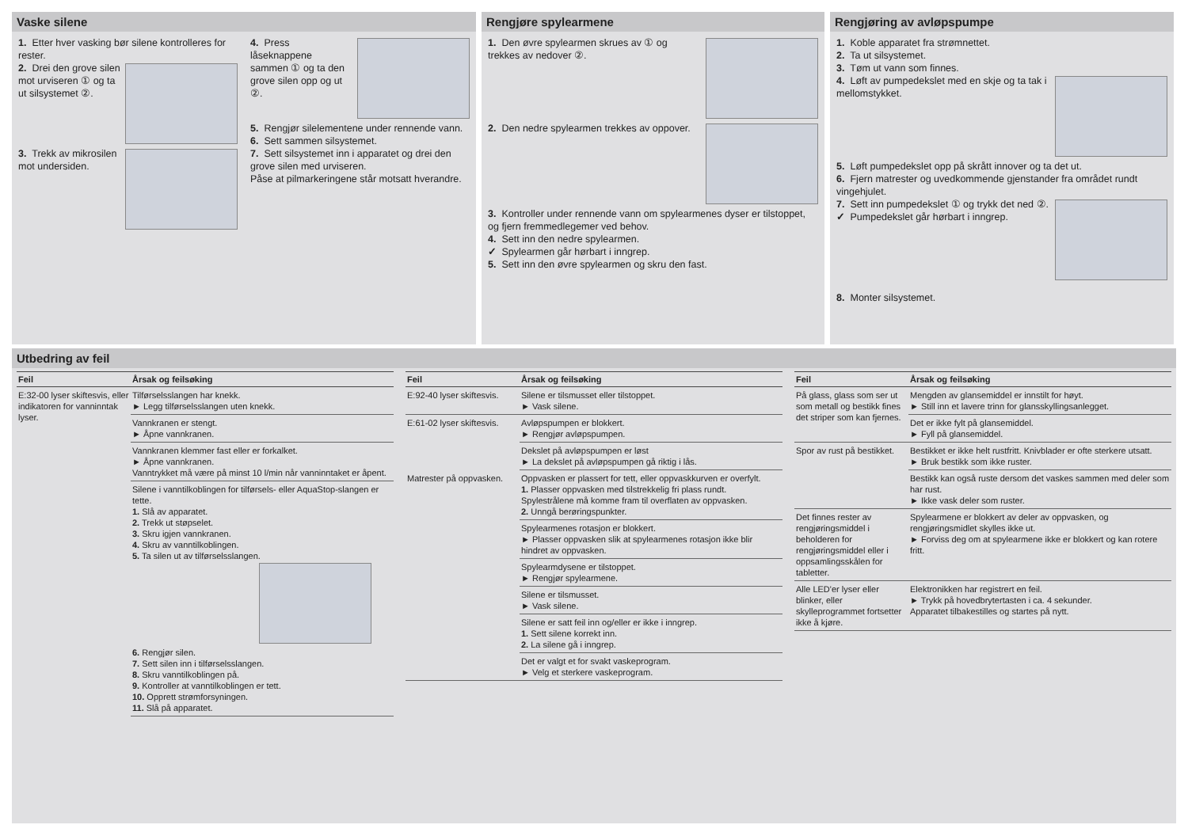Vaske silene
1. Etter hver vasking bør silene kontrolleres for rester.
2. Drei den grove silen mot urviseren ① og ta ut silsystemet ②.
3. Trekk av mikrosilen mot undersiden.
4. Press låseknappene sammen ① og ta den grove silen opp og ut ②.
5. Rengjør silelementene under rennende vann.
6. Sett sammen silsystemet.
7. Sett silsystemet inn i apparatet og drei den grove silen med urviseren.
Påse at pilmarkeringene står motsatt hverandre.
Rengjøre spylearmene
1. Den øvre spylearmen skrues av ① og trekkes av nedover ②.
2. Den nedre spylearmen trekkes av oppover.
3. Kontroller under rennende vann om spylearmenes dyser er tilstoppet, og fjern fremmedlegemer ved behov.
4. Sett inn den nedre spylearmen.
✓ Spylearmen går hørbart i inngrep.
5. Sett inn den øvre spylearmen og skru den fast.
Rengjøring av avløpspumpe
1. Koble apparatet fra strømnettet.
2. Ta ut silsystemet.
3. Tøm ut vann som finnes.
4. Løft av pumpedekslet med en skje og ta tak i mellomstykket.
5. Løft pumpedekslet opp på skrått innover og ta det ut.
6. Fjern matrester og uvedkommende gjenstander fra området rundt vingehjulet.
7. Sett inn pumpedekslet ① og trykk det ned ②.
✓ Pumpedekslet går hørbart i inngrep.
8. Monter silsystemet.
Utbedring av feil
| Feil | Årsak og feilsøking |
| --- | --- |
| E:32-00 lyser skiftesvis, eller indikatoren for vanninntak lyser. | Tilførselsslangen har knekk. ► Legg tilførselsslangen uten knekk. |
| | Vannkranen er stengt. ► Åpne vannkranen. |
| | Vannkranen klemmer fast eller er forkalket. ► Åpne vannkranen. Vanntrykket må være på minst 10 l/min når vanninntaket er åpent. |
| | Silene i vanntilkoblingen for tilførsels- eller AquaStop-slangen er tette. 1. Slå av apparatet. 2. Trekk ut støpselet. 3. Skru igjen vannkranen. 4. Skru av vanntilkoblingen. 5. Ta silen ut av tilførselsslangen. 6. Rengjør silen. 7. Sett silen inn i tilførselsslangen. 8. Skru vanntilkoblingen på. 9. Kontroller at vanntilkoblingen er tett. 10. Opprett strømforsyningen. 11. Slå på apparatet. |
| Feil | Årsak og feilsøking |
| --- | --- |
| E:92-40 lyser skiftesvis. | Silene er tilsmusset eller tilstoppet. ► Vask silene. |
| E:61-02 lyser skiftesvis. | Avløpspumpen er blokkert. ► Rengjør avløpspumpen. |
| | Dekslet på avløpspumpen er løst ► La dekslet på avløpspumpen gå riktig i lås. |
| Matrester på oppvasken. | Oppvasken er plassert for tett, eller oppvaskkurven er overfylt. 1. Plasser oppvasken med tilstrekkelig fri plass rundt. Spylestrålene må komme fram til overflaten av oppvasken. 2. Unngå berøringspunkter. |
| | Spylearmenes rotasjon er blokkert. ► Plasser oppvasken slik at spylearmenes rotasjon ikke blir hindret av oppvasken. |
| | Spylearmdysene er tilstoppet. ► Rengjør spylearmene. |
| | Silene er tilsmusset. ► Vask silene. |
| | Silene er satt feil inn og/eller er ikke i inngrep. 1. Sett silene korrekt inn. 2. La silene gå i inngrep. |
| | Det er valgt et for svakt vaskeprogram. ► Velg et sterkere vaskeprogram. |
| Feil | Årsak og feilsøking |
| --- | --- |
| På glass, glass som ser ut som metall og bestikk fines det striper som kan fjernes. | Mengden av glansemiddel er innstilt for høyt. ► Still inn et lavere trinn for glansskyllingsanlegget. |
| | Det er ikke fylt på glansemiddel. ► Fyll på glansemiddel. |
| Spor av rust på bestikket. | Bestikket er ikke helt rustfritt. Knivblader er ofte sterkere utsatt. ► Bruk bestikk som ikke ruster. |
| | Bestikk kan også ruste dersom det vaskes sammen med deler som har rust. ► Ikke vask deler som ruster. |
| Det finnes rester av rengjøringsmiddel i beholderen for rengjøringsmiddel eller i oppsamlingsskålen for tabletter. | Spylearmene er blokkert av deler av oppvasken, og rengjøringsmidlet skylles ikke ut. ► Forviss deg om at spylearmene ikke er blokkert og kan rotere fritt. |
| Alle LED'er lyser eller blinker, eller skylleprogrammet fortsetter ikke å kjøre. | Elektronikken har registrert en feil. ► Trykk på hovedbrytertasten i ca. 4 sekunder. Apparatet tilbakestilles og startes på nytt. |